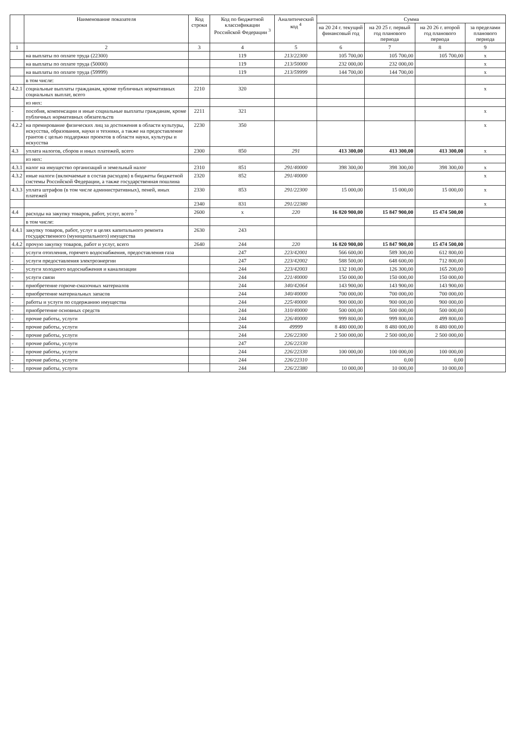| | Наименование показателя | Код строки | Код по бюджетной классификации Российской Федерации <sup>3</sup> | Аналитический код <sup>4</sup> | Сумма | | | |
| --- | --- | --- | --- | --- | --- | --- | --- | --- |
| | | | | | на 20 24 г. текущий финансовый год | на 20 25 г. первый год планового периода | на 20 26 г. второй год планового периода | за пределами планового периода |
| 1 | 2 | 3 | 4 | 5 | 6 | 7 | 8 | 9 |
| | на выплаты по оплате труда (22300) | | 119 | 213/22300 | 105 700,00 | 105 700,00 | 105 700,00 | x |
| | на выплаты по оплате труда (50000) | | 119 | 213/50000 | 232 000,00 | 232 000,00 | | x |
| | на выплаты по оплате труда (59999) | | 119 | 213/59999 | 144 700,00 | 144 700,00 | | x |
| | в том числе: | | | | | | | |
| 4.2.1 | социальные выплаты гражданам, кроме публичных нормативных социальных выплат, всего | 2210 | 320 | | | | | x |
| | из них: | | | | | | | |
| - | пособия, компенсации и иные социальные выплаты гражданам, кроме публичных нормативных обязательств | 2211 | 321 | | | | | x |
| 4.2.2 | на премирование физических лиц за достижения в области культуры, искусства, образования, науки и техники, а также на предоставление грантов с целью поддержки проектов в области науки, культуры и искусства | 2230 | 350 | | | | | x |
| 4.3 | уплата налогов, сборов и иных платежей, всего | 2300 | 850 | 291 | 413 300,00 | 413 300,00 | 413 300,00 | x |
| | из них: | | | | | | | |
| 4.3.1 | налог на имущество организаций и земельный налог | 2310 | 851 | 291/40000 | 398 300,00 | 398 300,00 | 398 300,00 | x |
| 4.3.2 | иные налоги (включаемые в состав расходов) в бюджеты бюджетной системы Российской Федерации, а также государственная пошлина | 2320 | 852 | 291/40000 | | | | x |
| 4.3.3 | уплата штрафов (в том числе административных), пеней, иных платежей | 2330 | 853 | 291/22300 | 15 000,00 | 15 000,00 | 15 000,00 | x |
| | | 2340 | 831 | 291/22380 | | | | x |
| 4.4 | расходы на закупку товаров, работ, услуг, всего <sup>7</sup> | 2600 | x | 220 | 16 820 900,00 | 15 847 900,00 | 15 474 500,00 | |
| | в том числе: | | | | | | | |
| 4.4.1 | закупку товаров, работ, услуг в целях капитального ремонта государственного (муниципального) имущества | 2630 | 243 | | | | | |
| 4.4.2 | прочую закупку товаров, работ и услуг, всего | 2640 | 244 | 220 | 16 820 900,00 | 15 847 900,00 | 15 474 500,00 | |
| - | услуги отопления, горячего водоснабжения, предоставления газа | | 247 | 223/42001 | 566 600,00 | 589 300,00 | 612 800,00 | |
| - | услуги предоставления электроэнергии | | 247 | 223/42002 | 588 500,00 | 648 600,00 | 712 800,00 | |
| - | услуги холодного водоснабжения и канализации | | 244 | 223/42003 | 132 100,00 | 126 300,00 | 165 200,00 | |
| - | услуги связи | | 244 | 221/40000 | 150 000,00 | 150 000,00 | 150 000,00 | |
| - | приобретение горюче-смазочных материалов | | 244 | 340/42064 | 143 900,00 | 143 900,00 | 143 900,00 | |
| - | приобретение материальных запасов | | 244 | 340/40000 | 700 000,00 | 700 000,00 | 700 000,00 | |
| - | работы и услуги по содержанию имущества | | 244 | 225/40000 | 900 000,00 | 900 000,00 | 900 000,00 | |
| - | приобретение основных средств | | 244 | 310/40000 | 500 000,00 | 500 000,00 | 500 000,00 | |
| - | прочие работы, услуги | | 244 | 226/40000 | 999 800,00 | 999 800,00 | 499 800,00 | |
| - | прочие работы, услуги | | 244 | 49999 | 8 480 000,00 | 8 480 000,00 | 8 480 000,00 | |
| - | прочие работы, услуги | | 244 | 226/22300 | 2 500 000,00 | 2 500 000,00 | 2 500 000,00 | |
| - | прочие работы, услуги | | 247 | 226/22330 | | | | |
| - | прочие работы, услуги | | 244 | 226/22330 | 100 000,00 | 100 000,00 | 100 000,00 | |
| - | прочие работы, услуги | | 244 | 226/22310 | | 0,00 | 0,00 | |
| - | прочие работы, услуги | | 244 | 226/22380 | 10 000,00 | 10 000,00 | 10 000,00 | |